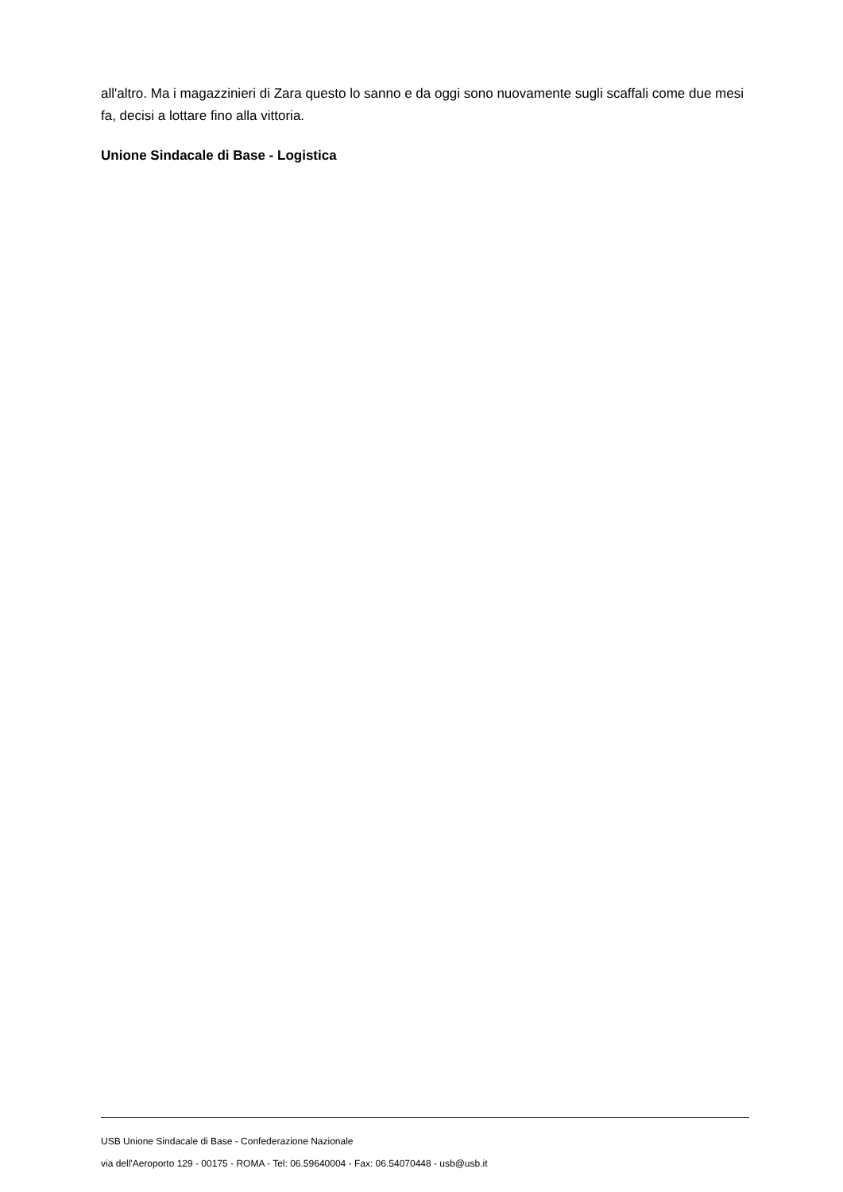all'altro. Ma i magazzinieri di Zara questo lo sanno e da oggi sono nuovamente sugli scaffali come due mesi fa, decisi a lottare fino alla vittoria.
Unione Sindacale di Base - Logistica
USB Unione Sindacale di Base - Confederazione Nazionale
via dell'Aeroporto 129 - 00175 - ROMA - Tel: 06.59640004 - Fax: 06.54070448 - usb@usb.it